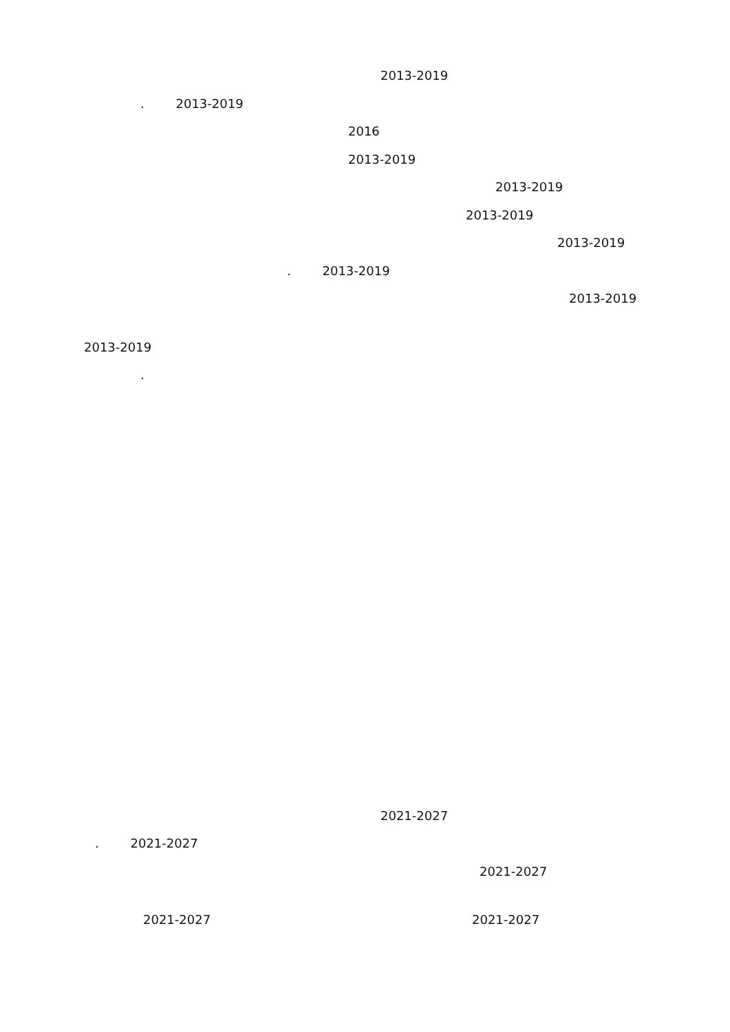2013-2019
. 2013-2019
2016
2013-2019
2013-2019
2013-2019
2013-2019
. 2013-2019
2013-2019
2013-2019
.
2021-2027
. 2021-2027
2021-2027
2021-2027 2021-2027